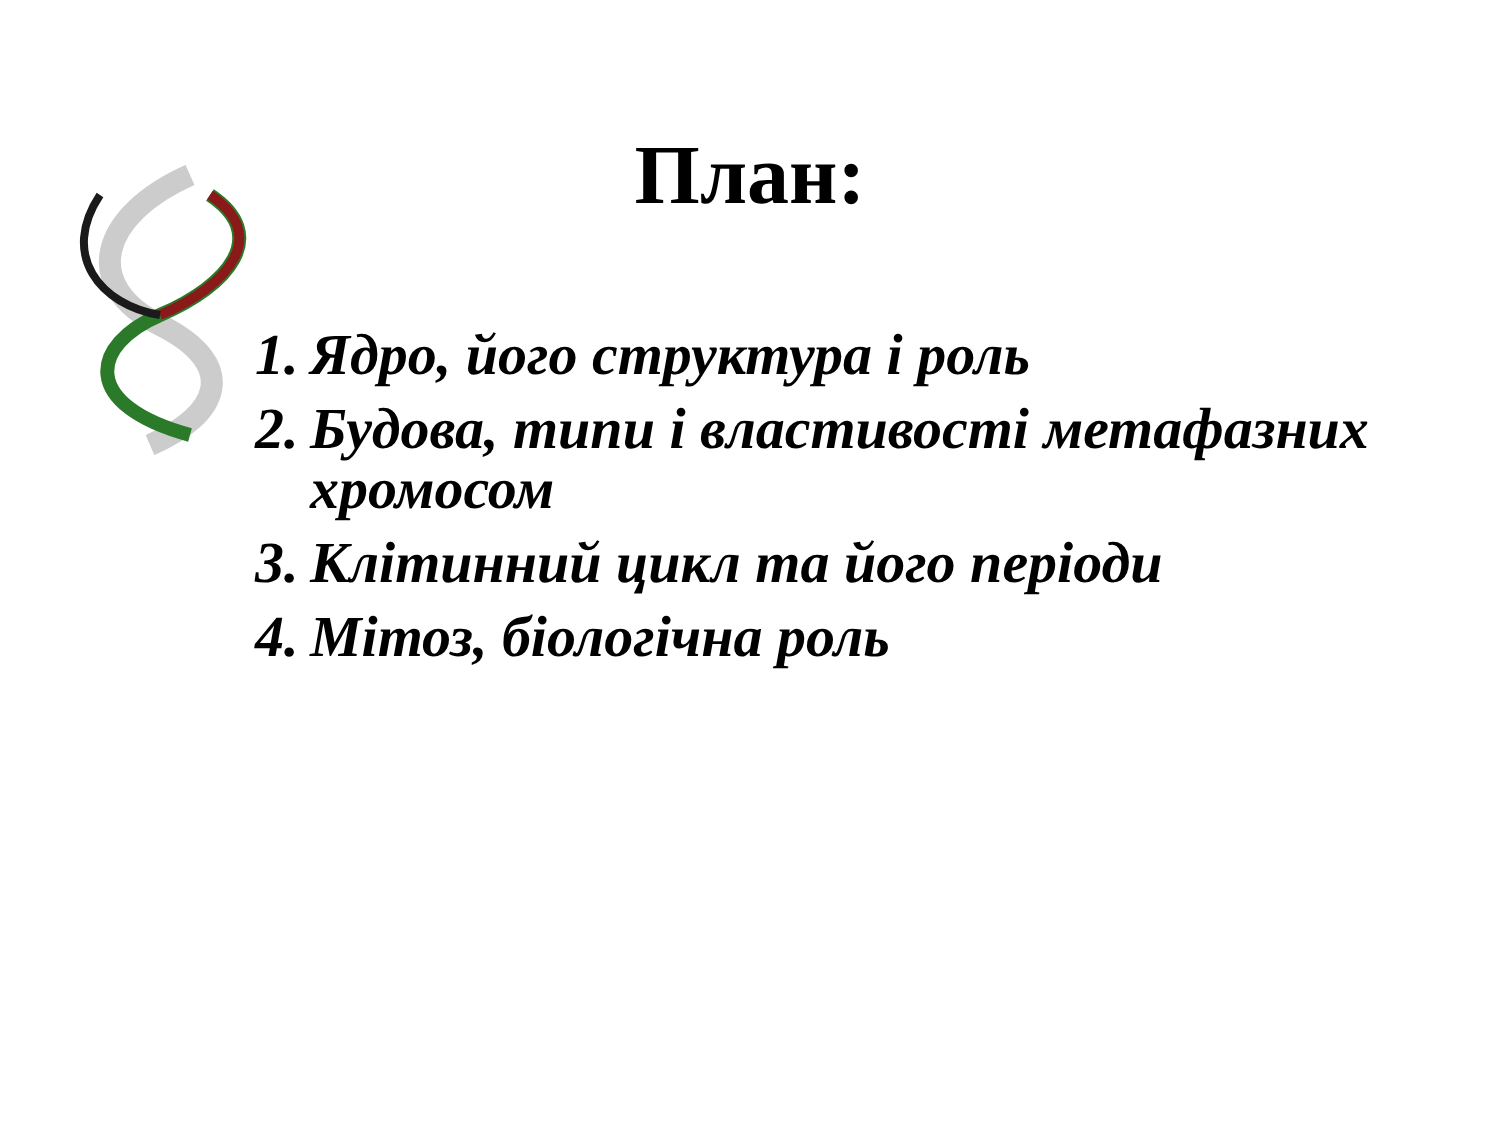План:
1. Ядро, його структура і роль
2. Будова, типи і властивості метафазних хромосом
3. Клітинний цикл та його періоди
4. Мітоз, біологічна роль